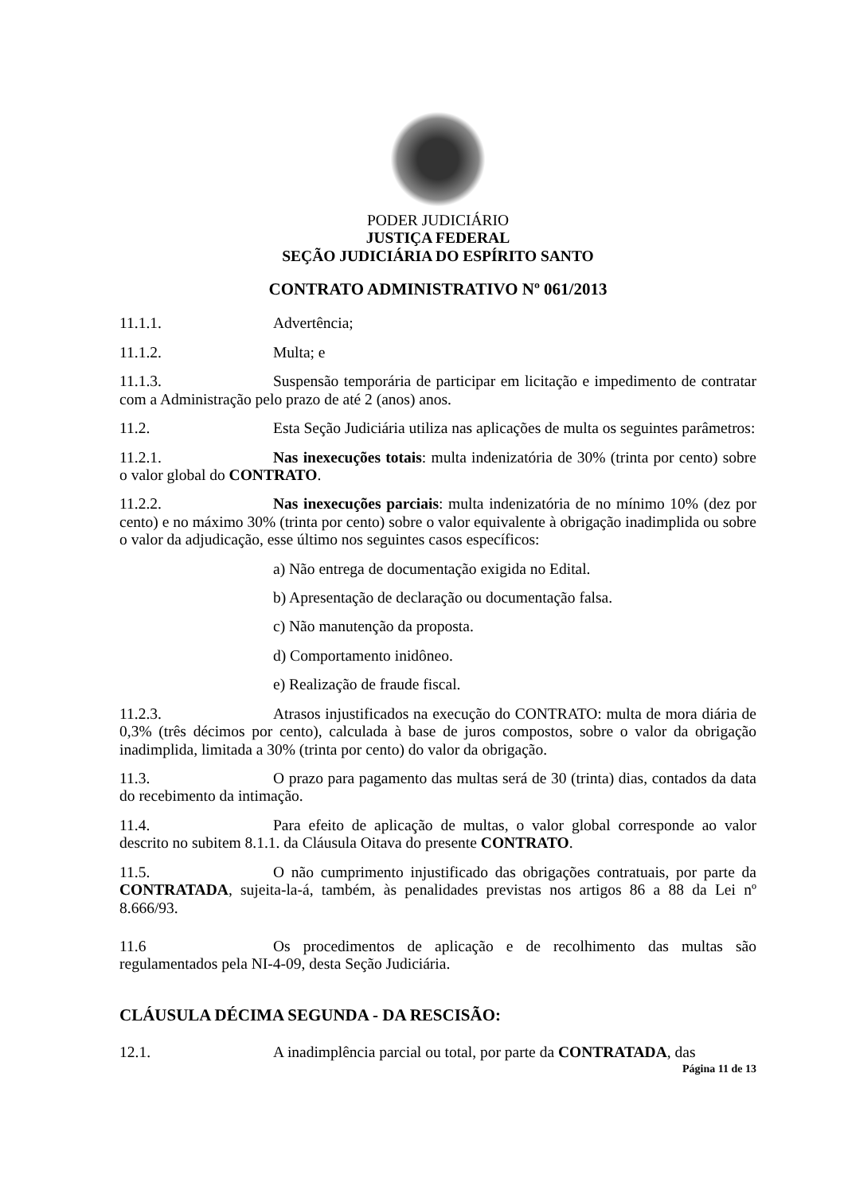PODER JUDICIÁRIO
JUSTIÇA FEDERAL
SEÇÃO JUDICIÁRIA DO ESPÍRITO SANTO
CONTRATO ADMINISTRATIVO Nº 061/2013
11.1.1. Advertência;
11.1.2. Multa; e
11.1.3. Suspensão temporária de participar em licitação e impedimento de contratar com a Administração pelo prazo de até 2 (anos) anos.
11.2. Esta Seção Judiciária utiliza nas aplicações de multa os seguintes parâmetros:
11.2.1. Nas inexecuções totais: multa indenizatória de 30% (trinta por cento) sobre o valor global do CONTRATO.
11.2.2. Nas inexecuções parciais: multa indenizatória de no mínimo 10% (dez por cento) e no máximo 30% (trinta por cento) sobre o valor equivalente à obrigação inadimplida ou sobre o valor da adjudicação, esse último nos seguintes casos específicos:
a) Não entrega de documentação exigida no Edital.
b) Apresentação de declaração ou documentação falsa.
c) Não manutenção da proposta.
d) Comportamento inidôneo.
e) Realização de fraude fiscal.
11.2.3. Atrasos injustificados na execução do CONTRATO: multa de mora diária de 0,3% (três décimos por cento), calculada à base de juros compostos, sobre o valor da obrigação inadimplida, limitada a 30% (trinta por cento) do valor da obrigação.
11.3. O prazo para pagamento das multas será de 30 (trinta) dias, contados da data do recebimento da intimação.
11.4. Para efeito de aplicação de multas, o valor global corresponde ao valor descrito no subitem 8.1.1. da Cláusula Oitava do presente CONTRATO.
11.5. O não cumprimento injustificado das obrigações contratuais, por parte da CONTRATADA, sujeita-la-á, também, às penalidades previstas nos artigos 86 a 88 da Lei nº 8.666/93.
11.6 Os procedimentos de aplicação e de recolhimento das multas são regulamentados pela NI-4-09, desta Seção Judiciária.
CLÁUSULA DÉCIMA SEGUNDA - DA RESCISÃO:
12.1. A inadimplência parcial ou total, por parte da CONTRATADA, das
Página 11 de 13